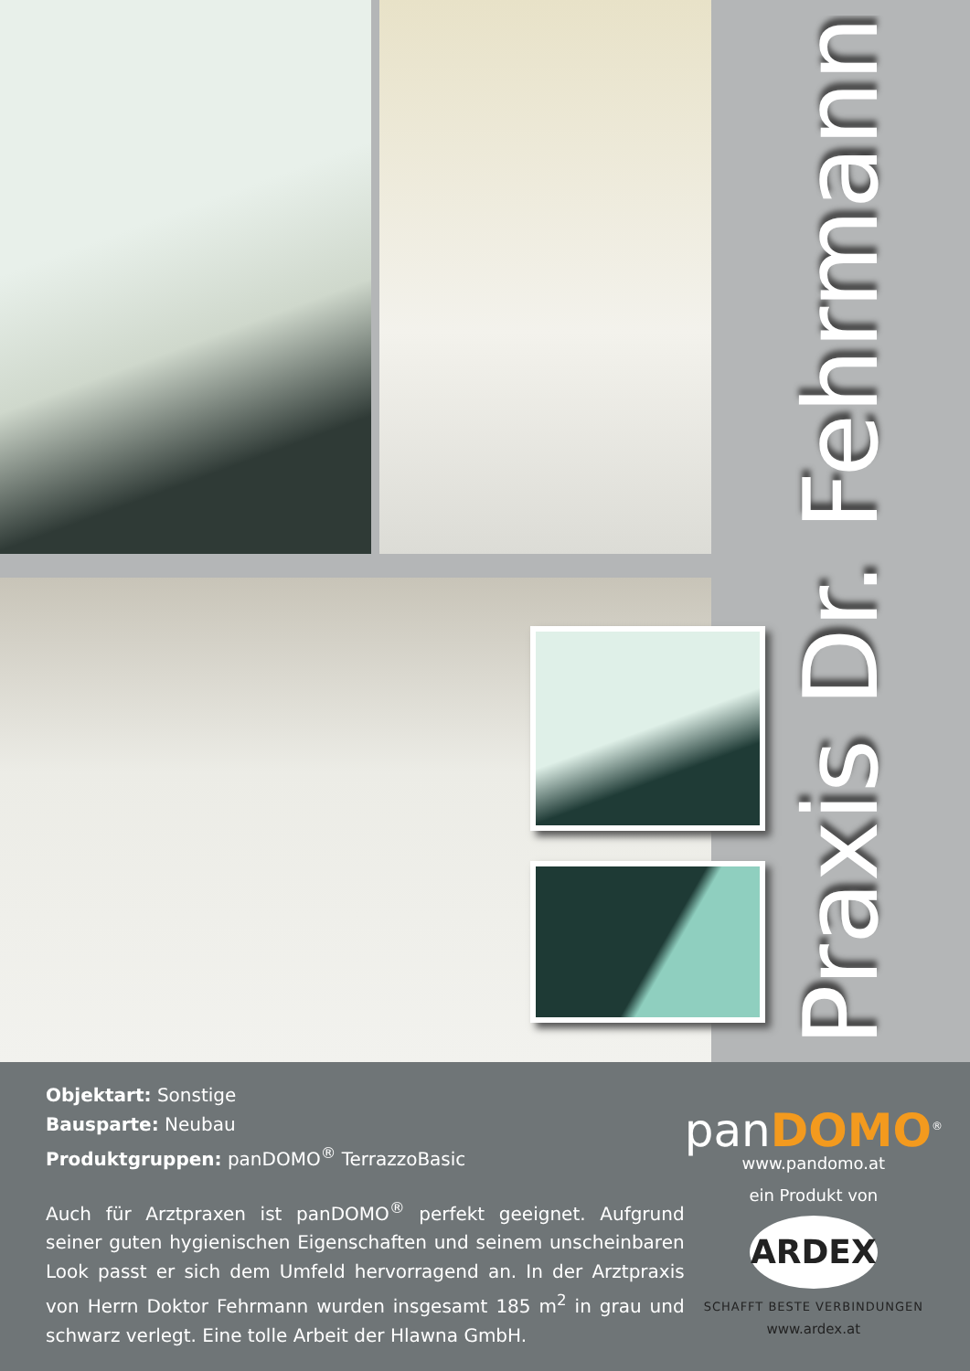Praxis Dr. Fehrmann
Objektart: Sonstige
Bausparte: Neubau
Produktgruppen: panDOMO<sup>®</sup> TerrazzoBasic
Auch für Arztpraxen ist panDOMO<sup>®</sup> perfekt geeignet. Aufgrund seiner guten hygienischen Eigenschaften und seinem unscheinbaren Look passt er sich dem Umfeld hervorragend an. In der Arztpraxis von Herrn Doktor Fehrmann wurden insgesamt 185 m<sup>2</sup> in grau und schwarz verlegt. Eine tolle Arbeit der Hlawna GmbH.
panDOMO<sup>®</sup>
www.pandomo.at
ein Produkt von
ARDEX
SCHAFFT BESTE VERBINDUNGEN
www.ardex.at